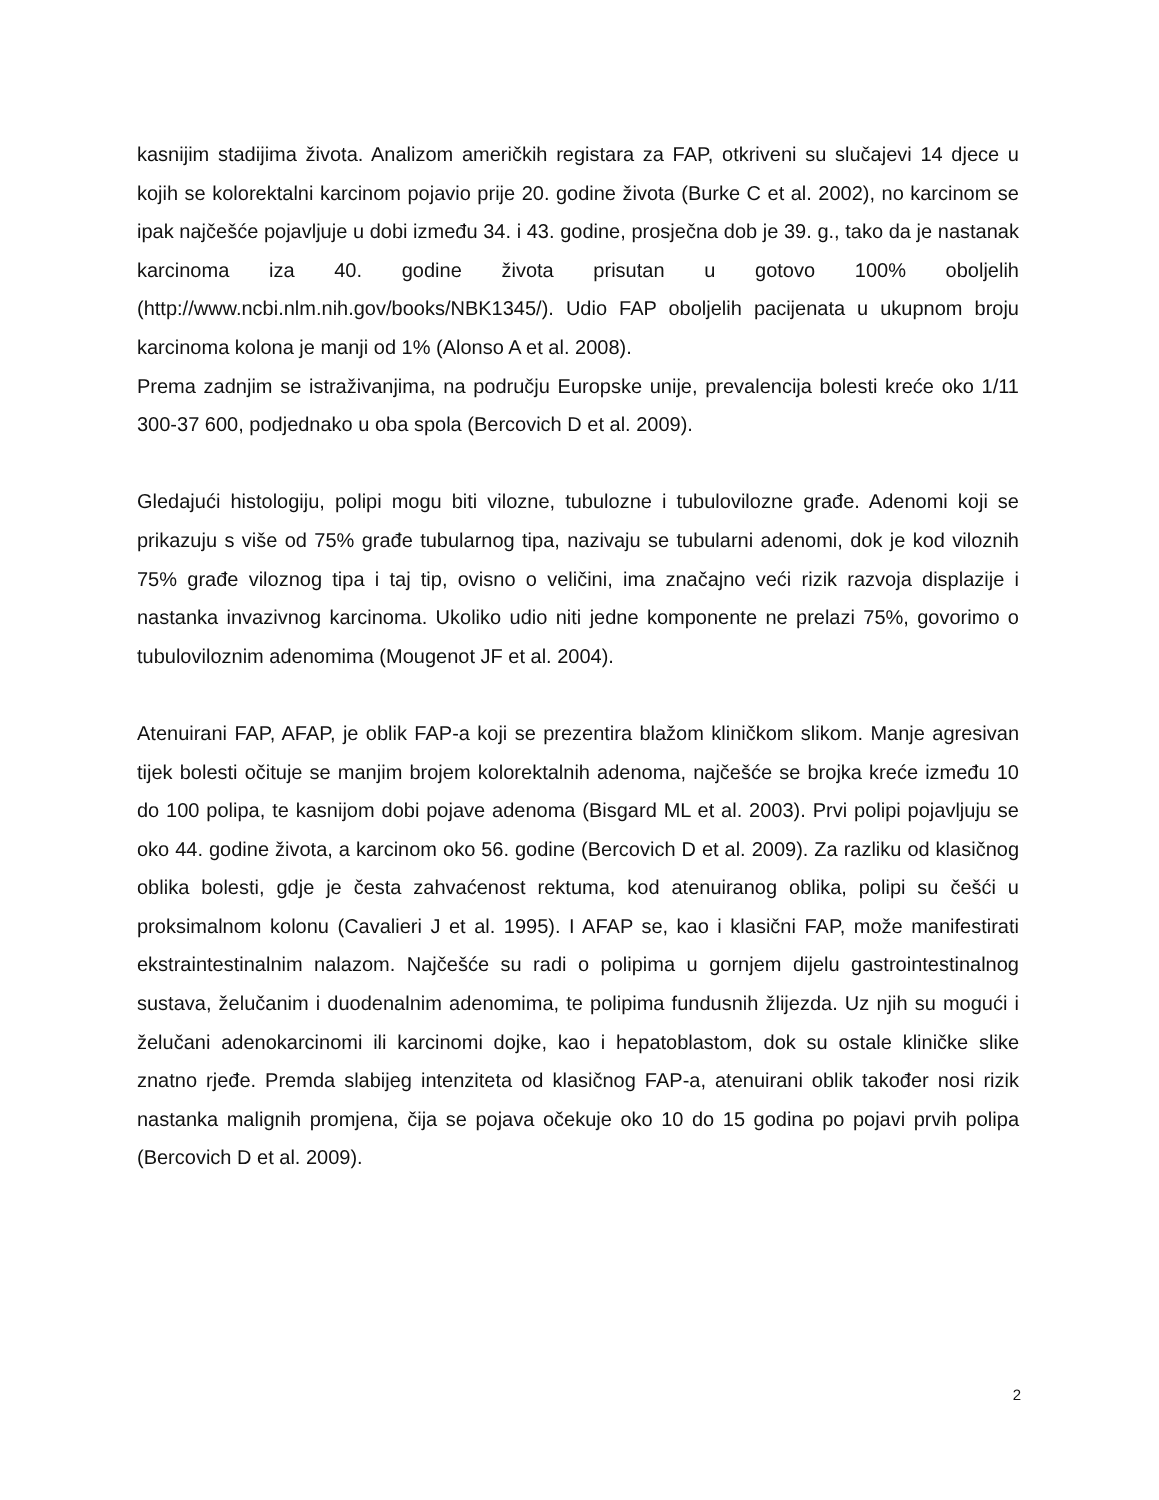kasnijim stadijima života. Analizom američkih registara za FAP, otkriveni su slučajevi 14 djece u kojih se kolorektalni karcinom pojavio prije 20. godine života (Burke C et al. 2002), no karcinom se ipak najčešće pojavljuje u dobi između 34. i 43. godine, prosječna dob je 39. g., tako da je nastanak karcinoma iza 40. godine života prisutan u gotovo 100% oboljelih (http://www.ncbi.nlm.nih.gov/books/NBK1345/). Udio FAP oboljelih pacijenata u ukupnom broju karcinoma kolona je manji od 1% (Alonso A et al. 2008).
Prema zadnjim se istraživanjima, na području Europske unije, prevalencija bolesti kreće oko 1/11 300-37 600, podjednako u oba spola (Bercovich D et al. 2009).
Gledajući histologiju, polipi mogu biti vilozne, tubulozne i tubulovilozne građe. Adenomi koji se prikazuju s više od 75% građe tubularnog tipa, nazivaju se tubularni adenomi, dok je kod viloznih 75% građe viloznog tipa i taj tip, ovisno o veličini, ima značajno veći rizik razvoja displazije i nastanka invazivnog karcinoma. Ukoliko udio niti jedne komponente ne prelazi 75%, govorimo o tubuloviloznim adenomima (Mougenot JF et al. 2004).
Atenuirani FAP, AFAP, je oblik FAP-a koji se prezentira blažom kliničkom slikom. Manje agresivan tijek bolesti očituje se manjim brojem kolorektalnih adenoma, najčešće se brojka kreće između 10 do 100 polipa, te kasnijom dobi pojave adenoma (Bisgard ML et al. 2003). Prvi polipi pojavljuju se oko 44. godine života, a karcinom oko 56. godine (Bercovich D et al. 2009). Za razliku od klasičnog oblika bolesti, gdje je česta zahvaćenost rektuma, kod atenuiranog oblika, polipi su češći u proksimalnom kolonu (Cavalieri J et al. 1995). I AFAP se, kao i klasični FAP, može manifestirati ekstraintestinalnim nalazom. Najčešće su radi o polipima u gornjem dijelu gastrointestinalnog sustava, želučanim i duodenalnim adenomima, te polipima fundusnih žlijezda. Uz njih su mogući i želučani adenokarcinomi ili karcinomi dojke, kao i hepatoblastom, dok su ostale kliničke slike znatno rjeđe. Premda slabijeg intenziteta od klasičnog FAP-a, atenuirani oblik također nosi rizik nastanka malignih promjena, čija se pojava očekuje oko 10 do 15 godina po pojavi prvih polipa (Bercovich D et al. 2009).
2